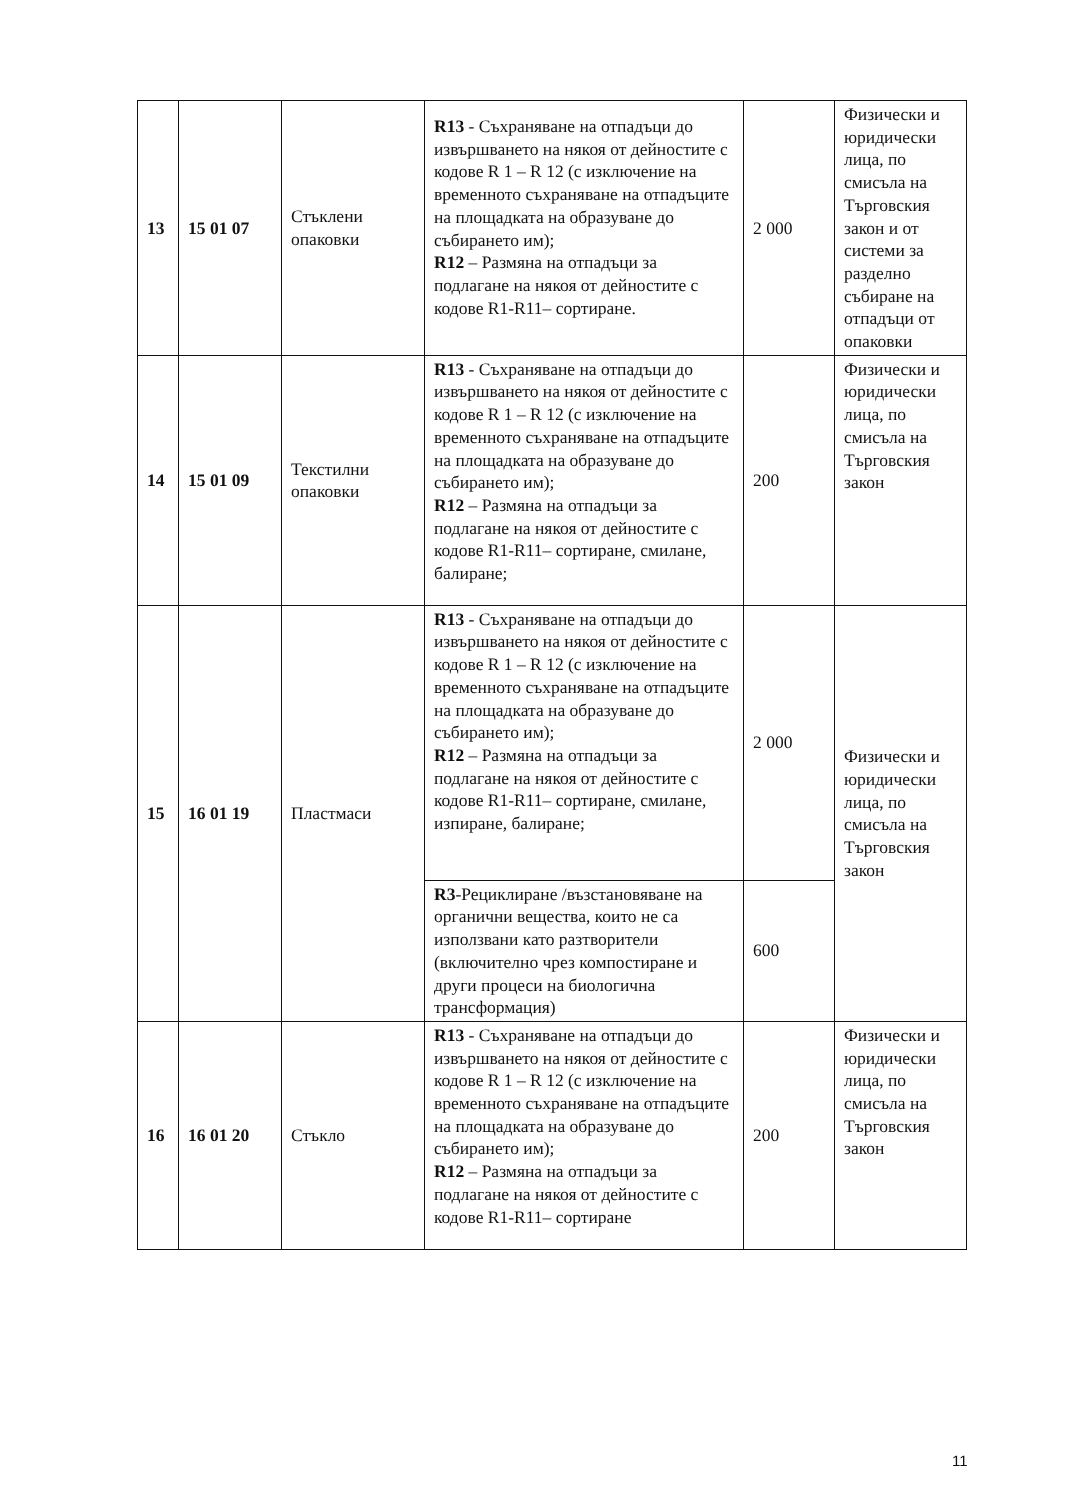| 13 | 15 01 07 | Стъклени опаковки | R13 - Съхраняване на отпадъци до извършването на някоя от дейностите с кодове R 1 – R 12 (с изключение на временното съхраняване на отпадъците на площадката на образуване до събирането им); R12 – Размяна на отпадъци за подлагане на някоя от дейностите с кодове R1-R11– сортиране. | 2 000 | Физически и юридически лица, по смисъла на Търговския закон и от системи за разделно събиране на отпадъци от опаковки |
| 14 | 15 01 09 | Текстилни опаковки | R13 - Съхраняване на отпадъци до извършването на някоя от дейностите с кодове R 1 – R 12 (с изключение на временното съхраняване на отпадъците на площадката на образуване до събирането им); R12 – Размяна на отпадъци за подлагане на някоя от дейностите с кодове R1-R11– сортиране, смилане, балиране; | 200 | Физически и юридически лица, по смисъла на Търговския закон |
| 15 | 16 01 19 | Пластмаси | R13 - Съхраняване на отпадъци до извършването на някоя от дейностите с кодове R 1 – R 12 (с изключение на временното съхраняване на отпадъците на площадката на образуване до събирането им); R12 – Размяна на отпадъци за подлагане на някоя от дейностите с кодове R1-R11– сортиране, смилане, изпиране, балиране; | 2 000 | Физически и юридически лица, по смисъла на Търговския закон |
| | | | R3 -Рециклиране /възстановяване на органични вещества, които не са използвани като разтворители (включително чрез компостиране и други процеси на биологична трансформация) | 600 | |
| 16 | 16 01 20 | Стъкло | R13 - Съхраняване на отпадъци до извършването на някоя от дейностите с кодове R 1 – R 12 (с изключение на временното съхраняване на отпадъците на площадката на образуване до събирането им); R12 – Размяна на отпадъци за подлагане на някоя от дейностите с кодове R1-R11– сортиране | 200 | Физически и юридически лица, по смисъла на Търговския закон |
11